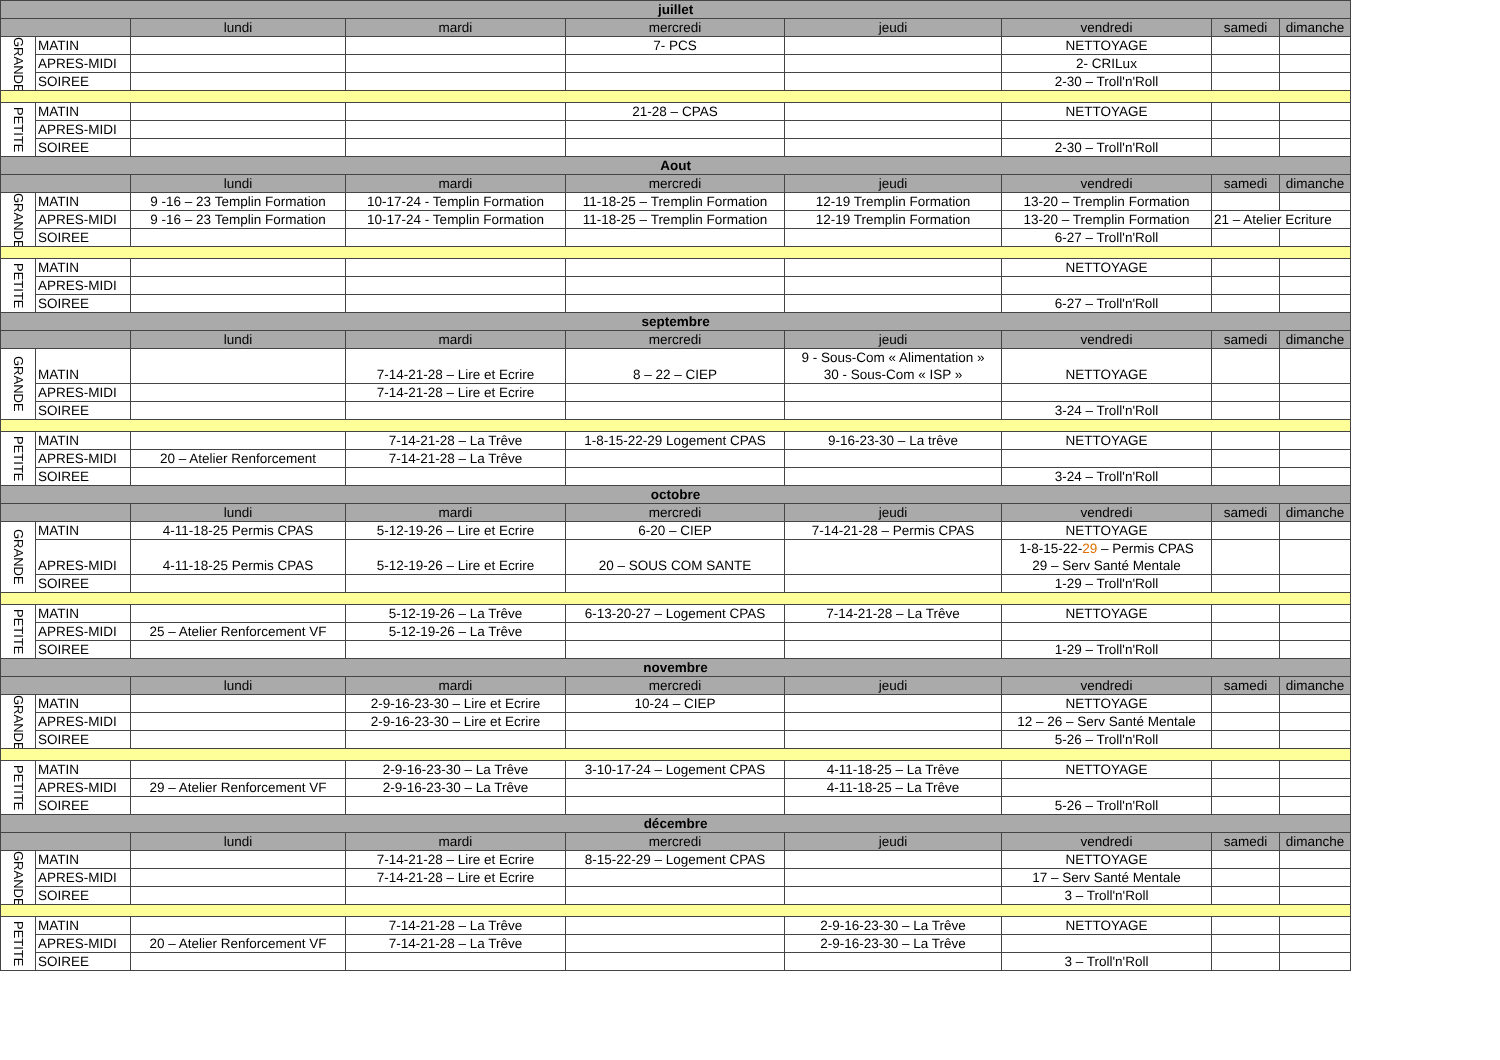| juillet | | | | | | | | |
| --- | --- | --- | --- | --- | --- | --- | --- | --- |
| | | lundi | mardi | mercredi | jeudi | vendredi | samedi | dimanche |
| GRANDE | MATIN | | | 7- PCS | | NETTOYAGE | | |
| | APRES-MIDI | | | | | 2- CRILux | | |
| | SOIREE | | | | | 2-30 – Troll'n'Roll | | |
| PETITE | MATIN | | | 21-28 – CPAS | | NETTOYAGE | | |
| | APRES-MIDI | | | | | | | |
| | SOIREE | | | | | 2-30 – Troll'n'Roll | | |
| Aout | | | | | | | | |
| | | lundi | mardi | mercredi | jeudi | vendredi | samedi | dimanche |
| GRANDE | MATIN | 9 -16 – 23 Templin Formation | 10-17-24 - Templin Formation | 11-18-25 – Tremplin Formation | 12-19 Tremplin Formation | 13-20 – Tremplin Formation | | |
| | APRES-MIDI | 9 -16 – 23 Templin Formation | 10-17-24 - Templin Formation | 11-18-25 – Tremplin Formation | 12-19 Tremplin Formation | 13-20 – Tremplin Formation | 21 – Atelier Ecriture | |
| | SOIREE | | | | | 6-27 – Troll'n'Roll | | |
| PETITE | MATIN | | | | | NETTOYAGE | | |
| | APRES-MIDI | | | | | | | |
| | SOIREE | | | | | 6-27 – Troll'n'Roll | | |
| septembre | | | | | | | | |
| | | lundi | mardi | mercredi | jeudi | vendredi | samedi | dimanche |
| GRANDE | MATIN | | 7-14-21-28 – Lire et Ecrire | 8 – 22 – CIEP | 9 - Sous-Com « Alimentation » 30 - Sous-Com « ISP » | NETTOYAGE | | |
| | APRES-MIDI | | 7-14-21-28 – Lire et Ecrire | | | | | |
| | SOIREE | | | | | 3-24 – Troll'n'Roll | | |
| PETITE | MATIN | | 7-14-21-28 – La Trêve | 1-8-15-22-29 Logement CPAS | 9-16-23-30 – La trêve | NETTOYAGE | | |
| | APRES-MIDI | 20 – Atelier Renforcement | 7-14-21-28 – La Trêve | | | | | |
| | SOIREE | | | | | 3-24 – Troll'n'Roll | | |
| octobre | | | | | | | | |
| | | lundi | mardi | mercredi | jeudi | vendredi | samedi | dimanche |
| GRANDE | MATIN | 4-11-18-25 Permis CPAS | 5-12-19-26 – Lire et Ecrire | 6-20 – CIEP | 7-14-21-28 – Permis CPAS | NETTOYAGE | | |
| | APRES-MIDI | 4-11-18-25 Permis CPAS | 5-12-19-26 – Lire et Ecrire | 20 – SOUS COM SANTE | | 1-8-15-22- 29 – Permis CPAS 29 – Serv Santé Mentale | | |
| | SOIREE | | | | | 1-29 – Troll'n'Roll | | |
| PETITE | MATIN | | 5-12-19-26 – La Trêve | 6-13-20-27 – Logement CPAS | 7-14-21-28 – La Trêve | NETTOYAGE | | |
| | APRES-MIDI | 25 – Atelier Renforcement VF | 5-12-19-26 – La Trêve | | | | | |
| | SOIREE | | | | | 1-29 – Troll'n'Roll | | |
| novembre | | | | | | | | |
| | | lundi | mardi | mercredi | jeudi | vendredi | samedi | dimanche |
| GRANDE | MATIN | | 2-9-16-23-30 – Lire et Ecrire | 10-24 – CIEP | | NETTOYAGE | | |
| | APRES-MIDI | | 2-9-16-23-30 – Lire et Ecrire | | | 12 – 26 – Serv Santé Mentale | | |
| | SOIREE | | | | | 5-26 – Troll'n'Roll | | |
| PETITE | MATIN | | 2-9-16-23-30 – La Trêve | 3-10-17-24 – Logement CPAS | 4-11-18-25 – La Trêve | NETTOYAGE | | |
| | APRES-MIDI | 29 – Atelier Renforcement VF | 2-9-16-23-30 – La Trêve | | 4-11-18-25 – La Trêve | | | |
| | SOIREE | | | | | 5-26 – Troll'n'Roll | | |
| décembre | | | | | | | | |
| | | lundi | mardi | mercredi | jeudi | vendredi | samedi | dimanche |
| GRANDE | MATIN | | 7-14-21-28 – Lire et Ecrire | 8-15-22-29 – Logement CPAS | | NETTOYAGE | | |
| | APRES-MIDI | | 7-14-21-28 – Lire et Ecrire | | | 17 – Serv Santé Mentale | | |
| | SOIREE | | | | | 3 – Troll'n'Roll | | |
| PETITE | MATIN | | 7-14-21-28 – La Trêve | | 2-9-16-23-30 – La Trêve | NETTOYAGE | | |
| | APRES-MIDI | 20 – Atelier Renforcement VF | 7-14-21-28 – La Trêve | | 2-9-16-23-30 – La Trêve | | | |
| | SOIREE | | | | | 3 – Troll'n'Roll | | |